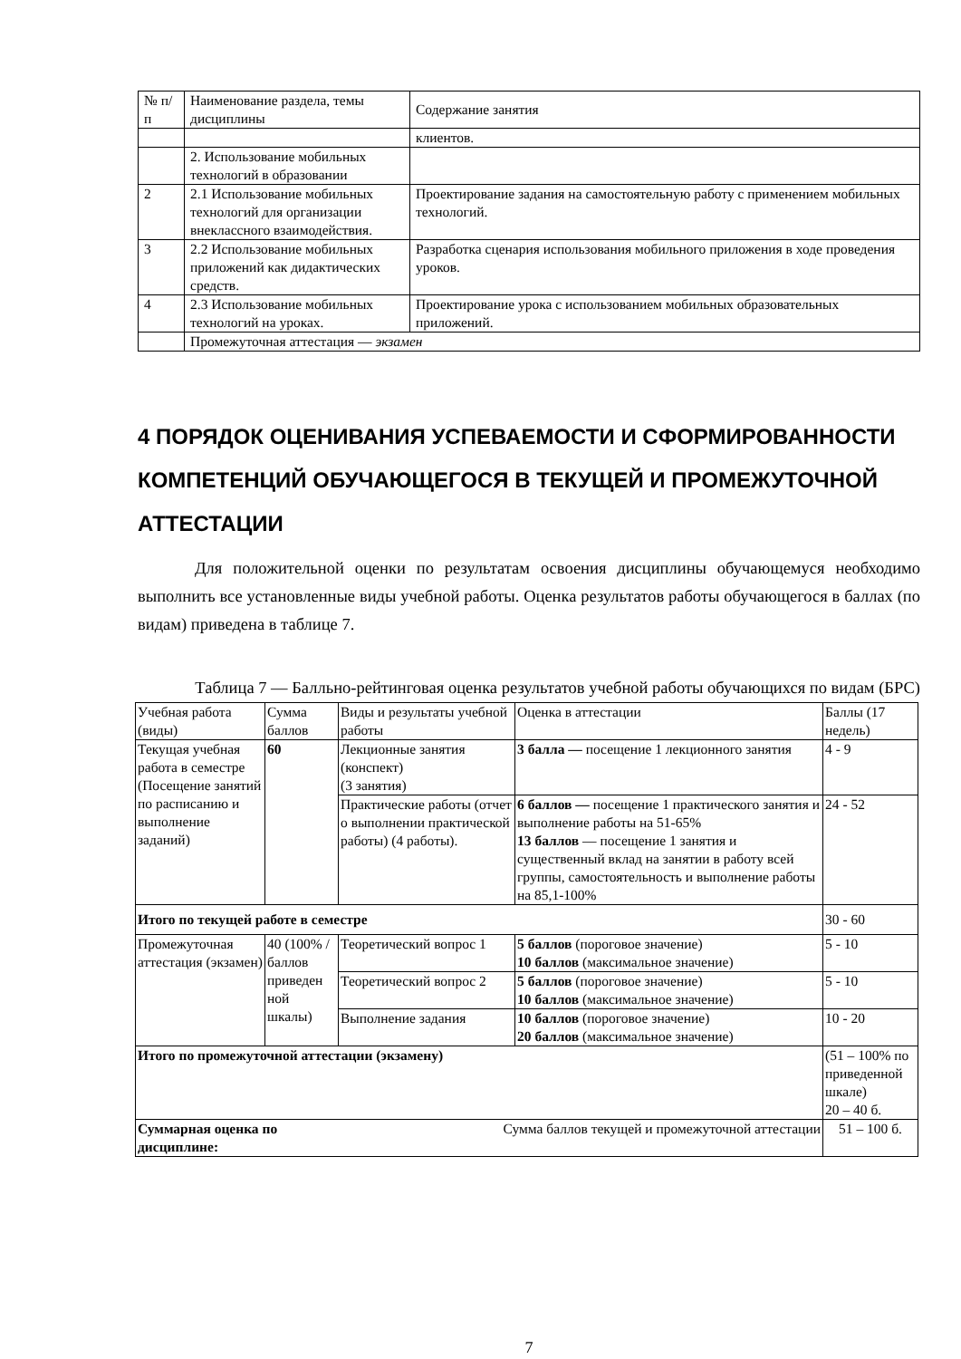| № п/п | Наименование раздела, темы дисциплины | Содержание занятия |
| --- | --- | --- |
| | | клиентов. |
| | 2. Использование мобильных технологий в образовании | |
| 2 | 2.1 Использование мобильных технологий для организации внеклассного взаимодействия. | Проектирование задания на самостоятельную работу с применением мобильных технологий. |
| 3 | 2.2 Использование мобильных приложений как дидактических средств. | Разработка сценария использования мобильного приложения в ходе проведения уроков. |
| 4 | 2.3 Использование мобильных технологий на уроках. | Проектирование урока с использованием мобильных образовательных приложений. |
| | Промежуточная аттестация — экзамен | |
4 ПОРЯДОК ОЦЕНИВАНИЯ УСПЕВАЕМОСТИ И СФОРМИРОВАННОСТИ КОМПЕТЕНЦИЙ ОБУЧАЮЩЕГОСЯ В ТЕКУЩЕЙ И ПРОМЕЖУТОЧНОЙ АТТЕСТАЦИИ
Для положительной оценки по результатам освоения дисциплины обучающемуся необходимо выполнить все установленные виды учебной работы. Оценка результатов работы обучающегося в баллах (по видам) приведена в таблице 7.
Таблица 7 — Балльно-рейтинговая оценка результатов учебной работы обучающихся по видам (БРС)
| Учебная работа (виды) | Сумма баллов | Виды и результаты учебной работы | Оценка в аттестации | Баллы (17 недель) |
| --- | --- | --- | --- | --- |
| Текущая учебная работа в семестре (Посещение занятий по расписанию и выполнение заданий) | 60 | Лекционные занятия (конспект) (3 занятия) | 3 балла — посещение 1 лекционного занятия | 4 - 9 |
| | | Практические работы (отчет о выполнении практической работы) (4 работы). | 6 баллов — посещение 1 практического занятия и выполнение работы на 51-65% 13 баллов — посещение 1 занятия и существенный вклад на занятии в работу всей группы, самостоятельность и выполнение работы на 85,1-100% | 24 - 52 |
| Итого по текущей работе в семестре | | | | 30 - 60 |
| Промежуточная аттестация (экзамен) | 40 (100% /баллов приведен ной шкалы) | Теоретический вопрос 1 | 5 баллов (пороговое значение) 10 баллов (максимальное значение) | 5 - 10 |
| | | Теоретический вопрос 2 | 5 баллов (пороговое значение) 10 баллов (максимальное значение) | 5 - 10 |
| | | Выполнение задания | 10 баллов (пороговое значение) 20 баллов (максимальное значение) | 10 - 20 |
| Итого по промежуточной аттестации (экзамену) | | | | (51 – 100% по приведенной шкале) 20 – 40 б. |
| Суммарная оценка по дисциплине: | | Сумма баллов текущей и промежуточной аттестации | | 51 – 100 б. |
7